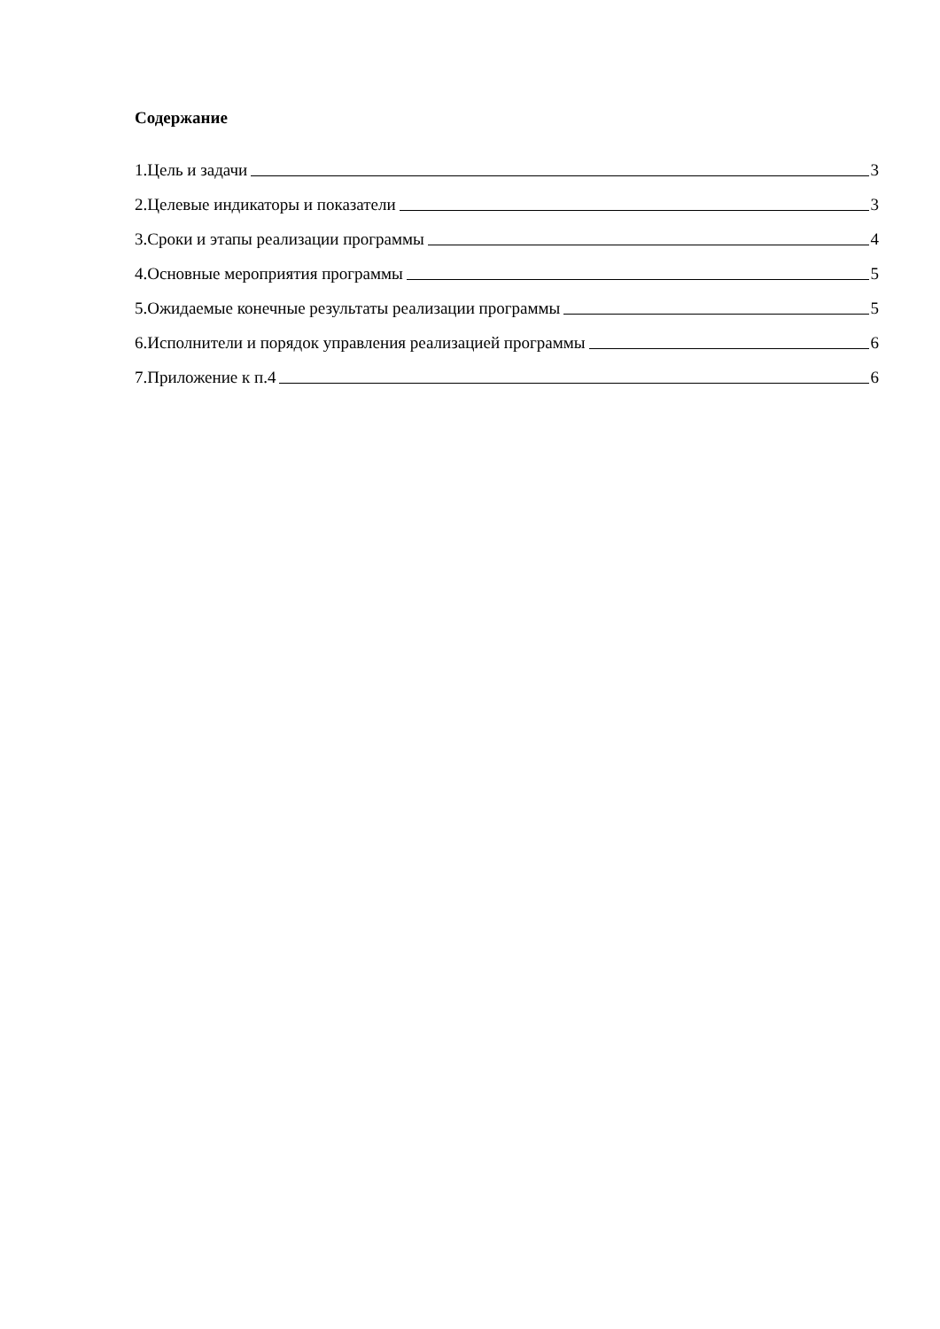Содержание
1.Цель и задачи 3
2.Целевые индикаторы и показатели 3
3.Сроки и этапы реализации программы 4
4.Основные мероприятия программы 5
5.Ожидаемые конечные результаты реализации программы 5
6.Исполнители и порядок управления реализацией программы 6
7.Приложение к п.4 6